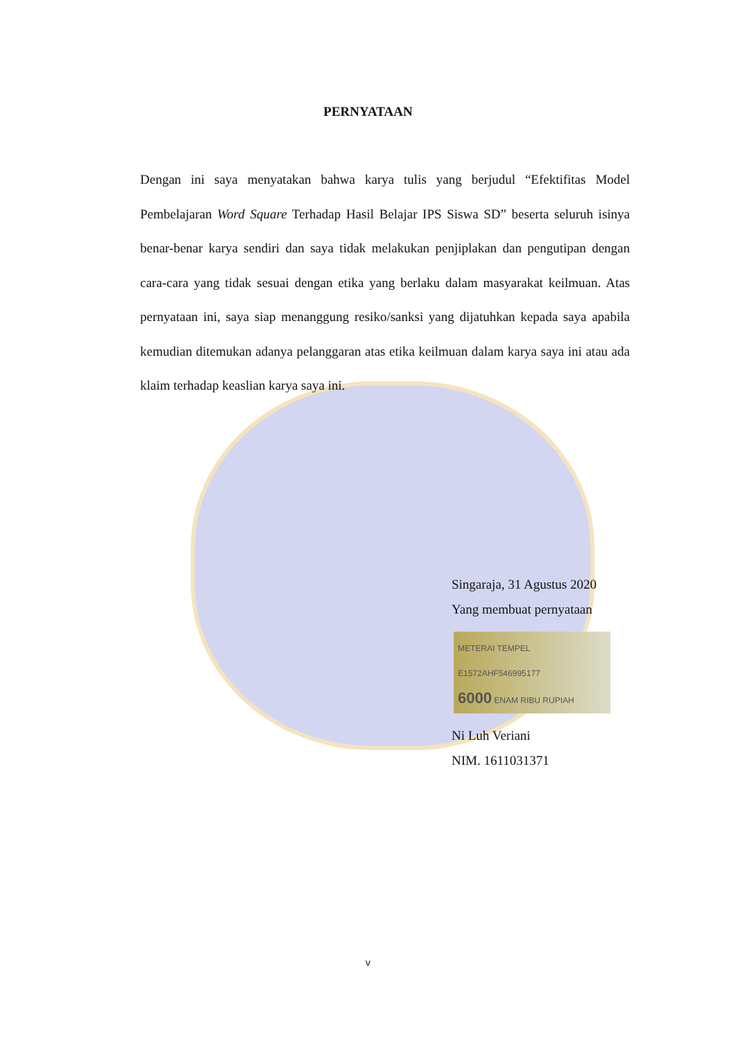PERNYATAAN
Dengan ini saya menyatakan bahwa karya tulis yang berjudul “Efektifitas Model Pembelajaran Word Square Terhadap Hasil Belajar IPS Siswa SD” beserta seluruh isinya benar-benar karya sendiri dan saya tidak melakukan penjiplakan dan pengutipan dengan cara-cara yang tidak sesuai dengan etika yang berlaku dalam masyarakat keilmuan. Atas pernyataan ini, saya siap menanggung resiko/sanksi yang dijatuhkan kepada saya apabila kemudian ditemukan adanya pelanggaran atas etika keilmuan dalam karya saya ini atau ada klaim terhadap keaslian karya saya ini.
Singaraja, 31 Agustus 2020
Yang membuat pernyataan
METERAI TEMPEL
E1572AHF546995177
6000 ENAM RIBU RUPIAH
Ni Luh Veriani
NIM. 1611031371
v